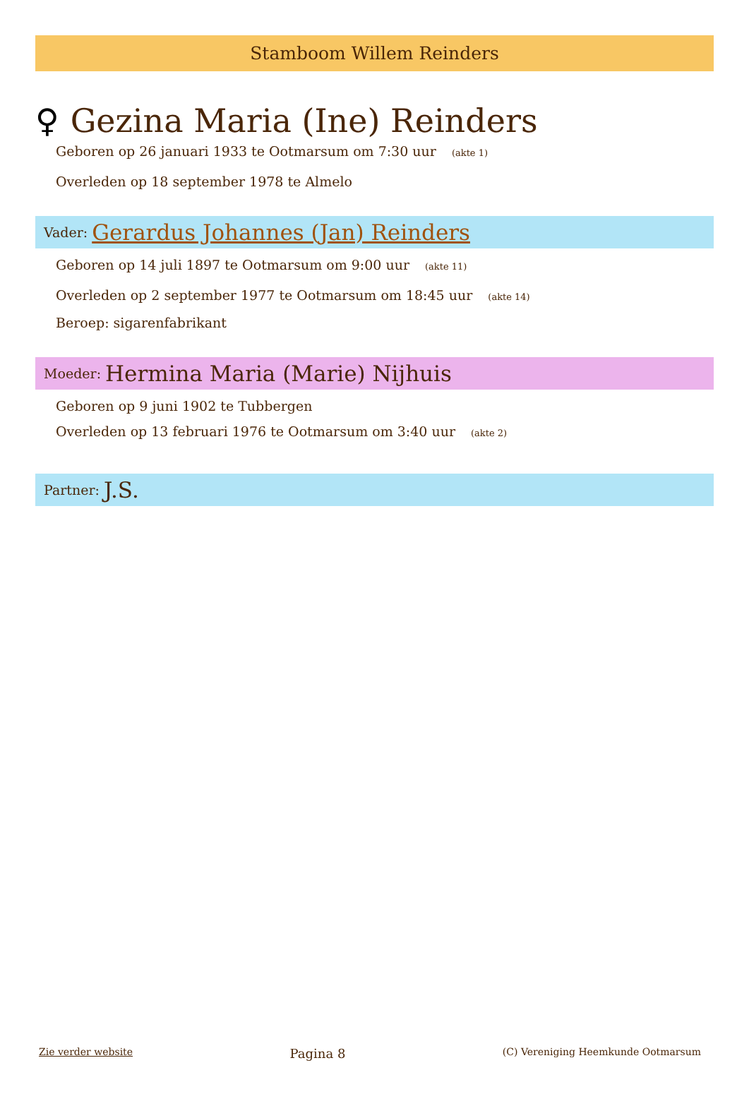Stamboom Willem Reinders
♀ Gezina Maria (Ine) Reinders
Geboren op 26 januari 1933 te Ootmarsum om 7:30 uur (akte 1)
Overleden op 18 september 1978 te Almelo
Vader: Gerardus Johannes (Jan) Reinders
Geboren op 14 juli 1897 te Ootmarsum om 9:00 uur (akte 11)
Overleden op 2 september 1977 te Ootmarsum om 18:45 uur (akte 14)
Beroep: sigarenfabrikant
Moeder: Hermina Maria (Marie) Nijhuis
Geboren op 9 juni 1902 te Tubbergen
Overleden op 13 februari 1976 te Ootmarsum om 3:40 uur (akte 2)
Partner: J.S.
Zie verder website Pagina 8 (C) Vereniging Heemkunde Ootmarsum